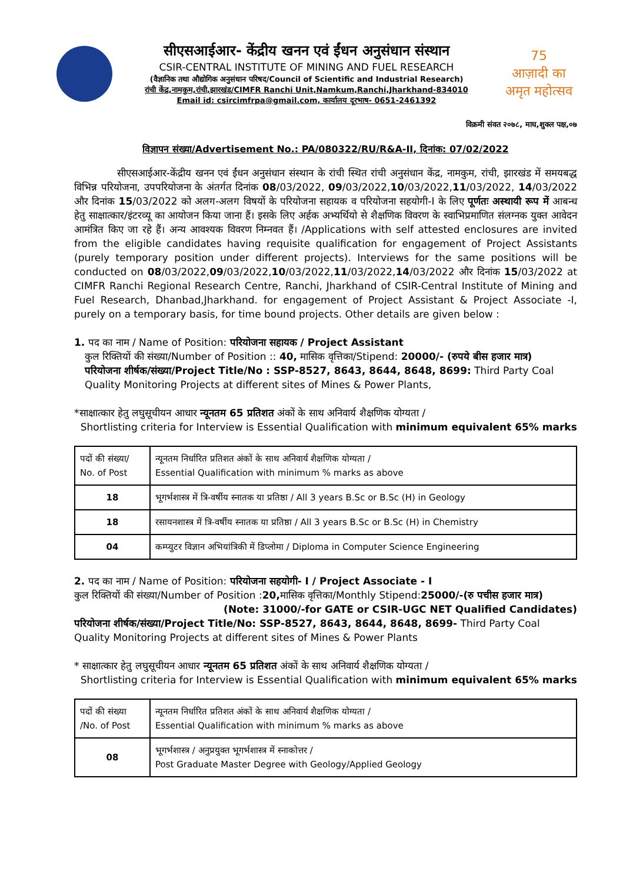सीएसआईआर- केंद्रीय खनन एवं ईंधन अनुसंधान संस्थान
CSIR-CENTRAL INSTITUTE OF MINING AND FUEL RESEARCH
(वैज्ञानिक तथा औद्योगिक अनुसंधान परिषद/Council of Scientific and Industrial Research)
रांची केंद्र,नामकुम,रांची,झारखंड/CIMFR Ranchi Unit,Namkum,Ranchi,Jharkhand-834010
Email id: csircimfrpa@gmail.com, कार्यालय दूरभाष- 0651-2461392
75
आज़ादी का
अमृत महोत्सव
विक्रमी संवत २०७८, माघ,शुक्ल पक्ष,०७
विज्ञापन संख्या/Advertisement No.: PA/080322/RU/R&A-II, दिनांक: 07/02/2022
सीएसआईआर-केंद्रीय खनन एवं ईंधन अनुसंधान संस्थान के रांची स्थित रांची अनुसंधान केंद्र, नामकुम, रांची, झारखंड में समयबद्ध विभिन्न परियोजना, उपपरियोजना के अंतर्गत दिनांक 08/03/2022, 09/03/2022,10/03/2022,11/03/2022, 14/03/2022 और दिनांक 15/03/2022 को अलग-अलग विषयों के परियोजना सहायक व परियोजना सहयोगी-I के लिए पूर्णतः अस्थायी रूप में आबन्ध हेतु साक्षात्कार/इंटरव्यू का आयोजन किया जाना हैं। इसके लिए अर्हक अभ्यर्थियो से शैक्षणिक विवरण के स्वाभिप्रमाणित संलग्नक युक्त आवेदन आमंत्रित किए जा रहे हैं। अन्य आवश्यक विवरण निम्नवत हैं। /Applications with self attested enclosures are invited from the eligible candidates having requisite qualification for engagement of Project Assistants (purely temporary position under different projects). Interviews for the same positions will be conducted on 08/03/2022,09/03/2022,10/03/2022,11/03/2022,14/03/2022 और दिनांक 15/03/2022 at CIMFR Ranchi Regional Research Centre, Ranchi, Jharkhand of CSIR-Central Institute of Mining and Fuel Research, Dhanbad,Jharkhand. for engagement of Project Assistant & Project Associate -I, purely on a temporary basis, for time bound projects. Other details are given below :
1. पद का नाम / Name of Position: परियोजना सहायक / Project Assistant
कुल रिक्तियों की संख्या/Number of Position :: 40, मासिक वृत्तिका/Stipend: 20000/- (रुपये बीस हजार मात्र)
परियोजना शीर्षक/संख्या/Project Title/No : SSP-8527, 8643, 8644, 8648, 8699: Third Party Coal Quality Monitoring Projects at different sites of Mines & Power Plants,
*साक्षात्कार हेतु लघुसूचीयन आधार न्यूनतम 65 प्रतिशत अंकों के साथ अनिवार्य शैक्षणिक योग्यता /
Shortlisting criteria for Interview is Essential Qualification with minimum equivalent 65% marks
| पदों की संख्या/ No. of Post | न्यूनतम निर्धारित प्रतिशत अंकों के साथ अनिवार्य शैक्षणिक योग्यता / Essential Qualification with minimum % marks as above |
| 18 | भूगर्भशास्त्र में त्रि-वर्षीय स्नातक या प्रतिष्ठा / All 3 years B.Sc or B.Sc (H) in Geology |
| 18 | रसायनशास्त्र में त्रि-वर्षीय स्नातक या प्रतिष्ठा / All 3 years B.Sc or B.Sc (H) in Chemistry |
| 04 | कम्प्युटर विज्ञान अभियांत्रिकी में डिप्लोमा / Diploma in Computer Science Engineering |
2. पद का नाम / Name of Position: परियोजना सहयोगी- I / Project Associate - I
कुल रिक्तियों की संख्या/Number of Position :20, मासिक वृत्तिका/Monthly Stipend:25000/-(रु पचीस हजार मात्र)
(Note: 31000/-for GATE or CSIR-UGC NET Qualified Candidates)
परियोजना शीर्षक/संख्या/Project Title/No: SSP-8527, 8643, 8644, 8648, 8699- Third Party Coal Quality Monitoring Projects at different sites of Mines & Power Plants
* साक्षात्कार हेतु लघुसूचीयन आधार न्यूनतम 65 प्रतिशत अंकों के साथ अनिवार्य शैक्षणिक योग्यता /
Shortlisting criteria for Interview is Essential Qualification with minimum equivalent 65% marks
| पदों की संख्या /No. of Post | न्यूनतम निर्धारित प्रतिशत अंकों के साथ अनिवार्य शैक्षणिक योग्यता / Essential Qualification with minimum % marks as above |
| 08 | भूगर्भशास्त्र / अनुप्रयुक्त भूगर्भशास्त्र में स्नाकोत्तर / Post Graduate Master Degree with Geology/Applied Geology |